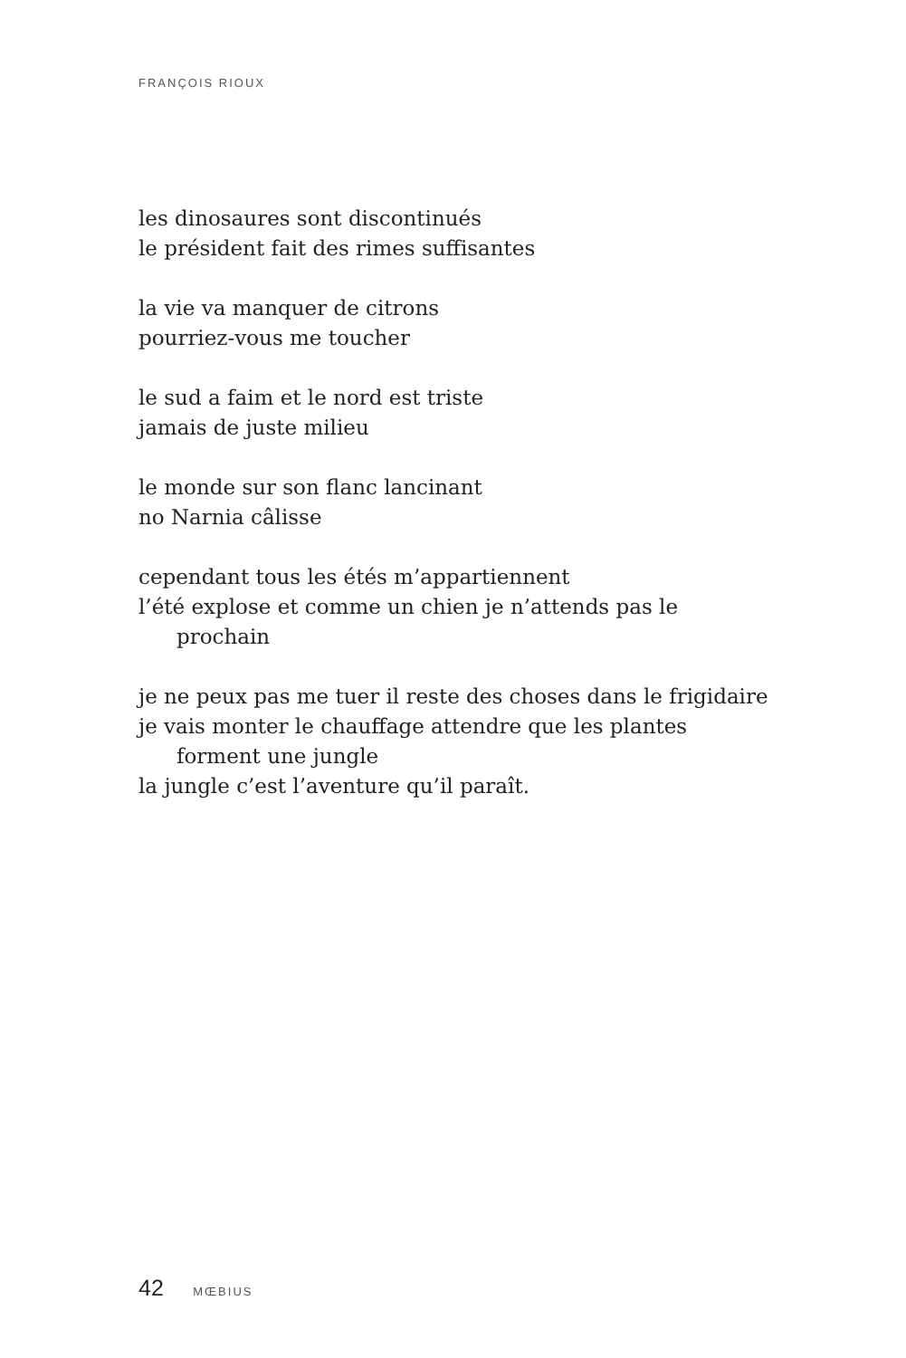FRANÇOIS RIOUX
les dinosaures sont discontinués
le président fait des rimes suffisantes
la vie va manquer de citrons
pourriez-vous me toucher
le sud a faim et le nord est triste
jamais de juste milieu
le monde sur son flanc lancinant
no Narnia câlisse
cependant tous les étés m’appartiennent
l’été explose et comme un chien je n’attends pas le
prochain
je ne peux pas me tuer il reste des choses dans le frigidaire
je vais monter le chauffage attendre que les plantes
forment une jungle
la jungle c’est l’aventure qu’il paraît.
42 MŒBIUS